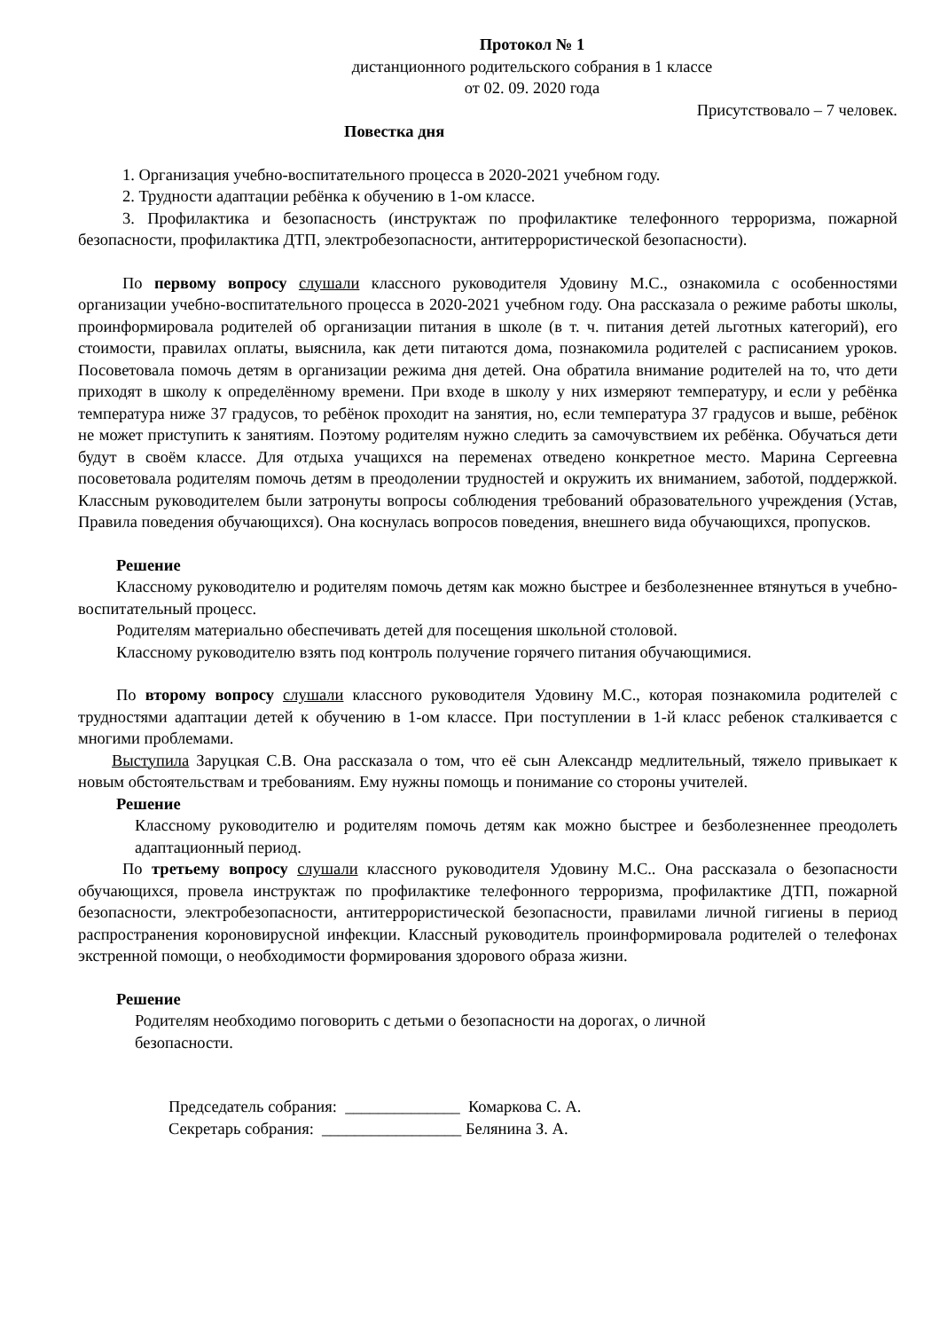Протокол № 1
дистанционного родительского собрания в 1 классе
от 02. 09. 2020 года
Присутствовало – 7 человек.
Повестка дня
1. Организация учебно-воспитательного процесса в 2020-2021 учебном году.
2. Трудности адаптации ребёнка к обучению в 1-ом классе.
3. Профилактика и безопасность (инструктаж по профилактике телефонного терроризма, пожарной безопасности, профилактика ДТП, электробезопасности, антитеррористической безопасности).
По первому вопросу слушали классного руководителя Удовину М.С., ознакомила с особенностями организации учебно-воспитательного процесса в 2020-2021 учебном году. Она рассказала о режиме работы школы, проинформировала родителей об организации питания в школе (в т. ч. питания детей льготных категорий), его стоимости, правилах оплаты, выяснила, как дети питаются дома, познакомила родителей с расписанием уроков. Посоветовала помочь детям в организации режима дня детей. Она обратила внимание родителей на то, что дети приходят в школу к определённому времени. При входе в школу у них измеряют температуру, и если у ребёнка температура ниже 37 градусов, то ребёнок проходит на занятия, но, если температура 37 градусов и выше, ребёнок не может приступить к занятиям. Поэтому родителям нужно следить за самочувствием их ребёнка. Обучаться дети будут в своём классе. Для отдыха учащихся на переменах отведено конкретное место. Марина Сергеевна посоветовала родителям помочь детям в преодолении трудностей и окружить их вниманием, заботой, поддержкой. Классным руководителем были затронуты вопросы соблюдения требований образовательного учреждения (Устав, Правила поведения обучающихся). Она коснулась вопросов поведения, внешнего вида обучающихся, пропусков.
Решение
Классному руководителю и родителям помочь детям как можно быстрее и безболезненнее втянуться в учебно-воспитательный процесс.
Родителям материально обеспечивать детей для посещения школьной столовой.
Классному руководителю взять под контроль получение горячего питания обучающимися.
По второму вопросу слушали классного руководителя Удовину М.С., которая познакомила родителей с трудностями адаптации детей к обучению в 1-ом классе. При поступлении в 1-й класс ребенок сталкивается с многими проблемами.
Выступила Заруцкая С.В. Она рассказала о том, что её сын Александр медлительный, тяжело привыкает к новым обстоятельствам и требованиям. Ему нужны помощь и понимание со стороны учителей.
Решение
Классному руководителю и родителям помочь детям как можно быстрее и безболезненнее преодолеть адаптационный период.
По третьему вопросу слушали классного руководителя Удовину М.С.. Она рассказала о безопасности обучающихся, провела инструктаж по профилактике телефонного терроризма, профилактике ДТП, пожарной безопасности, электробезопасности, антитеррористической безопасности, правилами личной гигиены в период распространения короновирусной инфекции. Классный руководитель проинформировала родителей о телефонах экстренной помощи, о необходимости формирования здорового образа жизни.
Решение
Родителям необходимо поговорить с детьми о безопасности на дорогах, о личной безопасности.
Председатель собрания: ______________ Комаркова С. А.
Секретарь собрания: _________________ Белянина З. А.